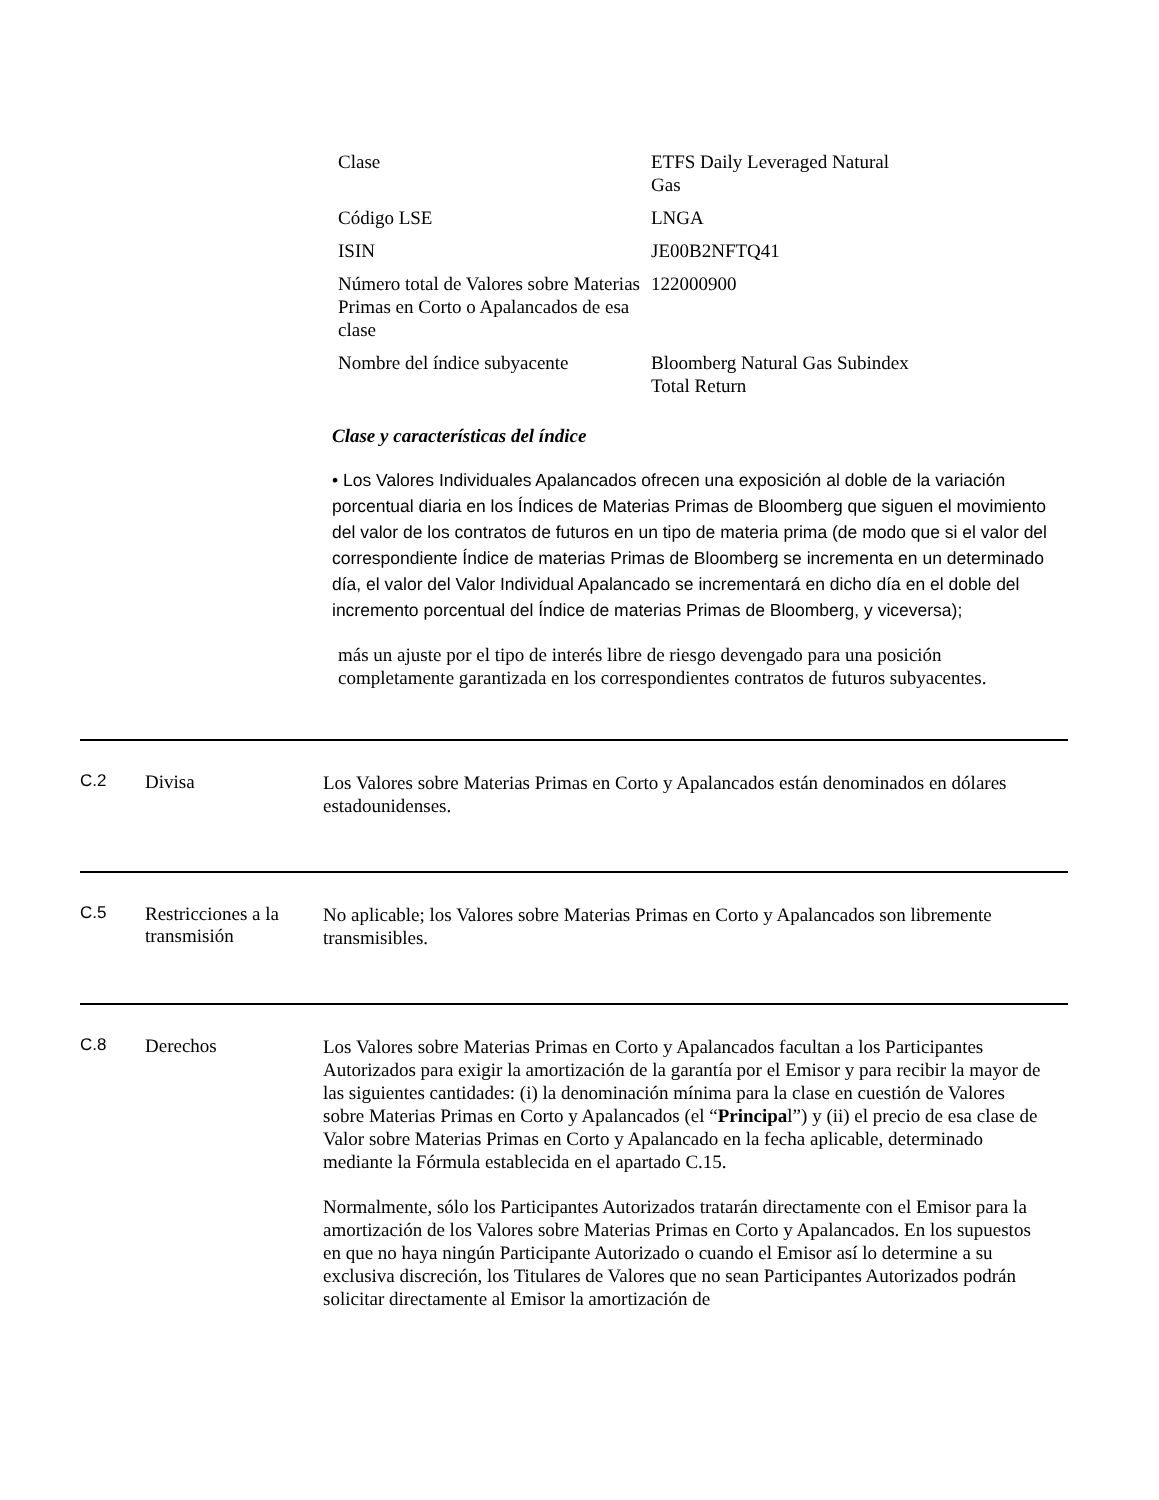| Clase | ETFS Daily Leveraged Natural Gas |
| Código LSE | LNGA |
| ISIN | JE00B2NFTQ41 |
| Número total de Valores sobre Materias Primas en Corto o Apalancados de esa clase | 122000900 |
| Nombre del índice subyacente | Bloomberg Natural Gas Subindex Total Return |
Clase y características del índice
• Los Valores Individuales Apalancados ofrecen una exposición al doble de la variación porcentual diaria en los Índices de Materias Primas de Bloomberg que siguen el movimiento del valor de los contratos de futuros en un tipo de materia prima (de modo que si el valor del correspondiente Índice de materias Primas de Bloomberg se incrementa en un determinado día, el valor del Valor Individual Apalancado se incrementará en dicho día en el doble del incremento porcentual del Índice de materias Primas de Bloomberg, y viceversa);
más un ajuste por el tipo de interés libre de riesgo devengado para una posición completamente garantizada en los correspondientes contratos de futuros subyacentes.
C.2 Divisa
Los Valores sobre Materias Primas en Corto y Apalancados están denominados en dólares estadounidenses.
C.5 Restricciones a la transmisión
No aplicable; los Valores sobre Materias Primas en Corto y Apalancados son libremente transmisibles.
C.8 Derechos
Los Valores sobre Materias Primas en Corto y Apalancados facultan a los Participantes Autorizados para exigir la amortización de la garantía por el Emisor y para recibir la mayor de las siguientes cantidades: (i) la denominación mínima para la clase en cuestión de Valores sobre Materias Primas en Corto y Apalancados (el “Principal”) y (ii) el precio de esa clase de Valor sobre Materias Primas en Corto y Apalancado en la fecha aplicable, determinado mediante la Fórmula establecida en el apartado C.15.
Normalmente, sólo los Participantes Autorizados tratarán directamente con el Emisor para la amortización de los Valores sobre Materias Primas en Corto y Apalancados. En los supuestos en que no haya ningún Participante Autorizado o cuando el Emisor así lo determine a su exclusiva discreción, los Titulares de Valores que no sean Participantes Autorizados podrán solicitar directamente al Emisor la amortización de